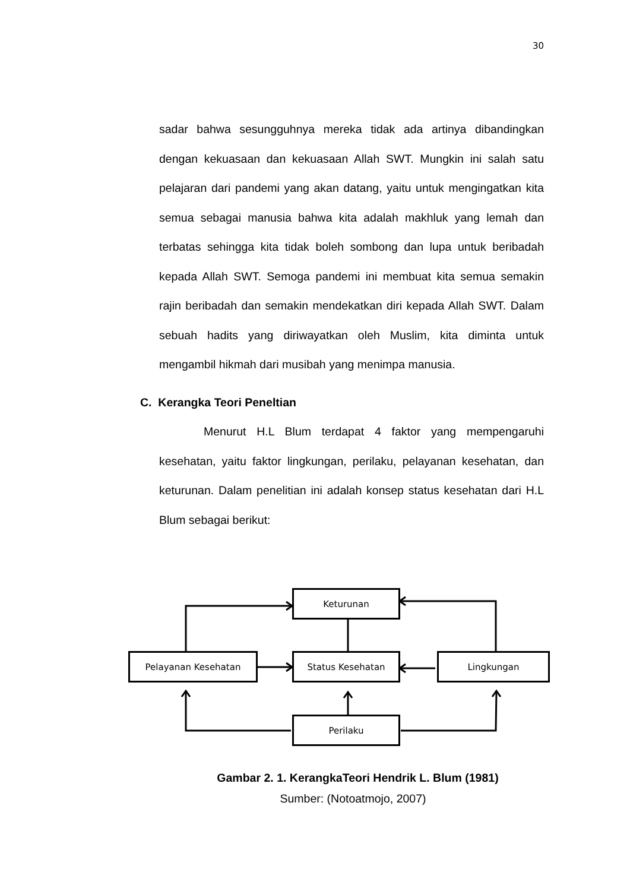30
sadar bahwa sesungguhnya mereka tidak ada artinya dibandingkan dengan kekuasaan dan kekuasaan Allah SWT. Mungkin ini salah satu pelajaran dari pandemi yang akan datang, yaitu untuk mengingatkan kita semua sebagai manusia bahwa kita adalah makhluk yang lemah dan terbatas sehingga kita tidak boleh sombong dan lupa untuk beribadah kepada Allah SWT. Semoga pandemi ini membuat kita semua semakin rajin beribadah dan semakin mendekatkan diri kepada Allah SWT. Dalam sebuah hadits yang diriwayatkan oleh Muslim, kita diminta untuk mengambil hikmah dari musibah yang menimpa manusia.
C. Kerangka Teori Peneltian
Menurut H.L Blum terdapat 4 faktor yang mempengaruhi kesehatan, yaitu faktor lingkungan, perilaku, pelayanan kesehatan, dan keturunan. Dalam penelitian ini adalah konsep status kesehatan dari H.L Blum sebagai berikut:
Keturunan
Pelayanan Kesehatan Status Kesehatan Lingkungan
Perilaku
Gambar 2. 1. KerangkaTeori Hendrik L. Blum (1981)
Sumber: (Notoatmojo, 2007)